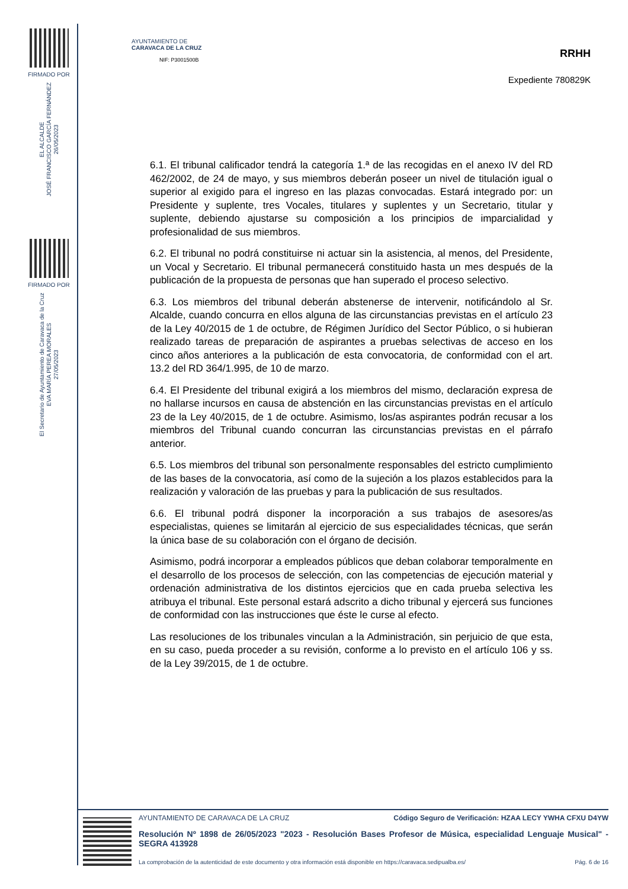FIRMADO POR
EL ALCALDE
JOSÉ FRANCISCO GARCÍA FERNÁNDEZ
26/05/2023
FIRMADO POR
El Secretario de Ayuntamiento de Caravaca de la Cruz
EVA MARÍA PEREA MORALES
27/05/2023
AYUNTAMIENTO DE
CARAVACA DE LA CRUZ
NIF: P3001500B
RRHH
Expediente 780829K
6.1. El tribunal calificador tendrá la categoría 1.ª de las recogidas en el anexo IV del RD 462/2002, de 24 de mayo, y sus miembros deberán poseer un nivel de titulación igual o superior al exigido para el ingreso en las plazas convocadas. Estará integrado por: un Presidente y suplente, tres Vocales, titulares y suplentes y un Secretario, titular y suplente, debiendo ajustarse su composición a los principios de imparcialidad y profesionalidad de sus miembros.
6.2. El tribunal no podrá constituirse ni actuar sin la asistencia, al menos, del Presidente, un Vocal y Secretario. El tribunal permanecerá constituido hasta un mes después de la publicación de la propuesta de personas que han superado el proceso selectivo.
6.3. Los miembros del tribunal deberán abstenerse de intervenir, notificándolo al Sr. Alcalde, cuando concurra en ellos alguna de las circunstancias previstas en el artículo 23 de la Ley 40/2015 de 1 de octubre, de Régimen Jurídico del Sector Público, o si hubieran realizado tareas de preparación de aspirantes a pruebas selectivas de acceso en los cinco años anteriores a la publicación de esta convocatoria, de conformidad con el art. 13.2 del RD 364/1.995, de 10 de marzo.
6.4. El Presidente del tribunal exigirá a los miembros del mismo, declaración expresa de no hallarse incursos en causa de abstención en las circunstancias previstas en el artículo 23 de la Ley 40/2015, de 1 de octubre. Asimismo, los/as aspirantes podrán recusar a los miembros del Tribunal cuando concurran las circunstancias previstas en el párrafo anterior.
6.5. Los miembros del tribunal son personalmente responsables del estricto cumplimiento de las bases de la convocatoria, así como de la sujeción a los plazos establecidos para la realización y valoración de las pruebas y para la publicación de sus resultados.
6.6. El tribunal podrá disponer la incorporación a sus trabajos de asesores/as especialistas, quienes se limitarán al ejercicio de sus especialidades técnicas, que serán la única base de su colaboración con el órgano de decisión.
Asimismo, podrá incorporar a empleados públicos que deban colaborar temporalmente en el desarrollo de los procesos de selección, con las competencias de ejecución material y ordenación administrativa de los distintos ejercicios que en cada prueba selectiva les atribuya el tribunal. Este personal estará adscrito a dicho tribunal y ejercerá sus funciones de conformidad con las instrucciones que éste le curse al efecto.
Las resoluciones de los tribunales vinculan a la Administración, sin perjuicio de que esta, en su caso, pueda proceder a su revisión, conforme a lo previsto en el artículo 106 y ss. de la Ley 39/2015, de 1 de octubre.
AYUNTAMIENTO DE CARAVACA DE LA CRUZ Código Seguro de Verificación: HZAA LECY YWHA CFXU D4YW
Resolución Nº 1898 de 26/05/2023 "2023 - Resolución Bases Profesor de Música, especialidad Lenguaje Musical" - SEGRA 413928
La comprobación de la autenticidad de este documento y otra información está disponible en https://caravaca.sedipualba.es/ Pág. 6 de 16